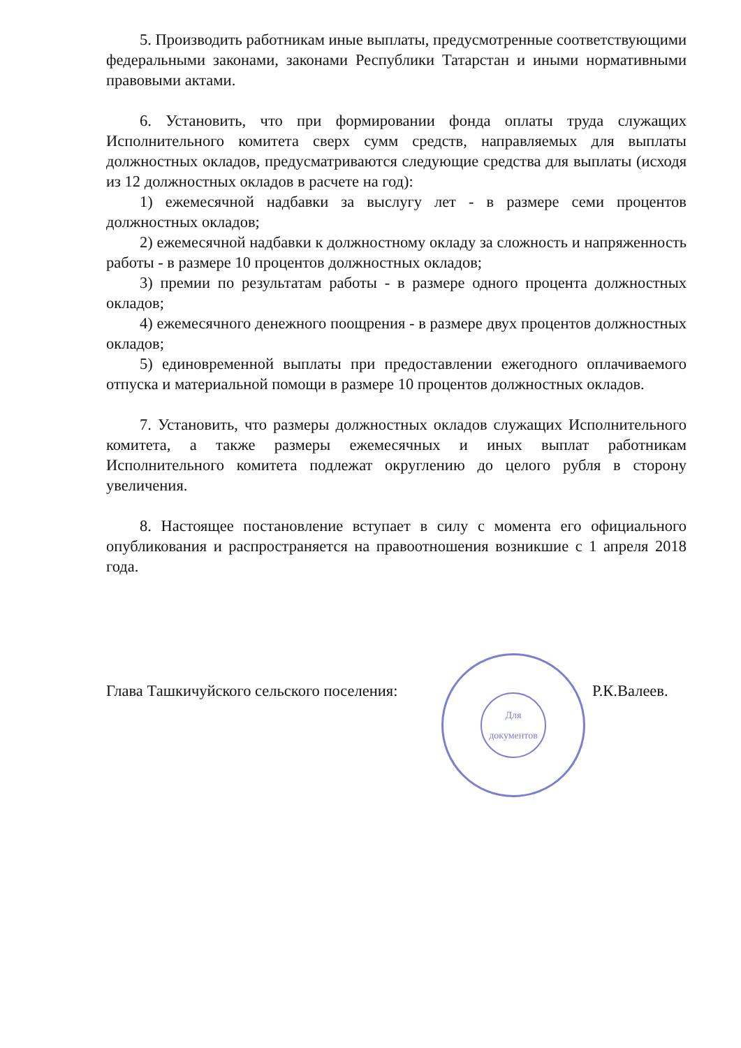5. Производить работникам иные выплаты, предусмотренные соответствующими федеральными законами, законами Республики Татарстан и иными нормативными правовыми актами.
6. Установить, что при формировании фонда оплаты труда служащих Исполнительного комитета сверх сумм средств, направляемых для выплаты должностных окладов, предусматриваются следующие средства для выплаты (исходя из 12 должностных окладов в расчете на год):
1) ежемесячной надбавки за выслугу лет - в размере семи процентов должностных окладов;
2) ежемесячной надбавки к должностному окладу за сложность и напряженность работы - в размере 10 процентов должностных окладов;
3) премии по результатам работы - в размере одного процента должностных окладов;
4) ежемесячного денежного поощрения - в размере двух процентов должностных окладов;
5) единовременной выплаты при предоставлении ежегодного оплачиваемого отпуска и материальной помощи в размере 10 процентов должностных окладов.
7. Установить, что размеры должностных окладов служащих Исполнительного комитета, а также размеры ежемесячных и иных выплат работникам Исполнительного комитета подлежат округлению до целого рубля в сторону увеличения.
8. Настоящее постановление вступает в силу с момента его официального опубликования и распространяется на правоотношения возникшие с 1 апреля 2018 года.
Глава Ташкичуйского сельского поселения:
Для документов
Р.К.Валеев.